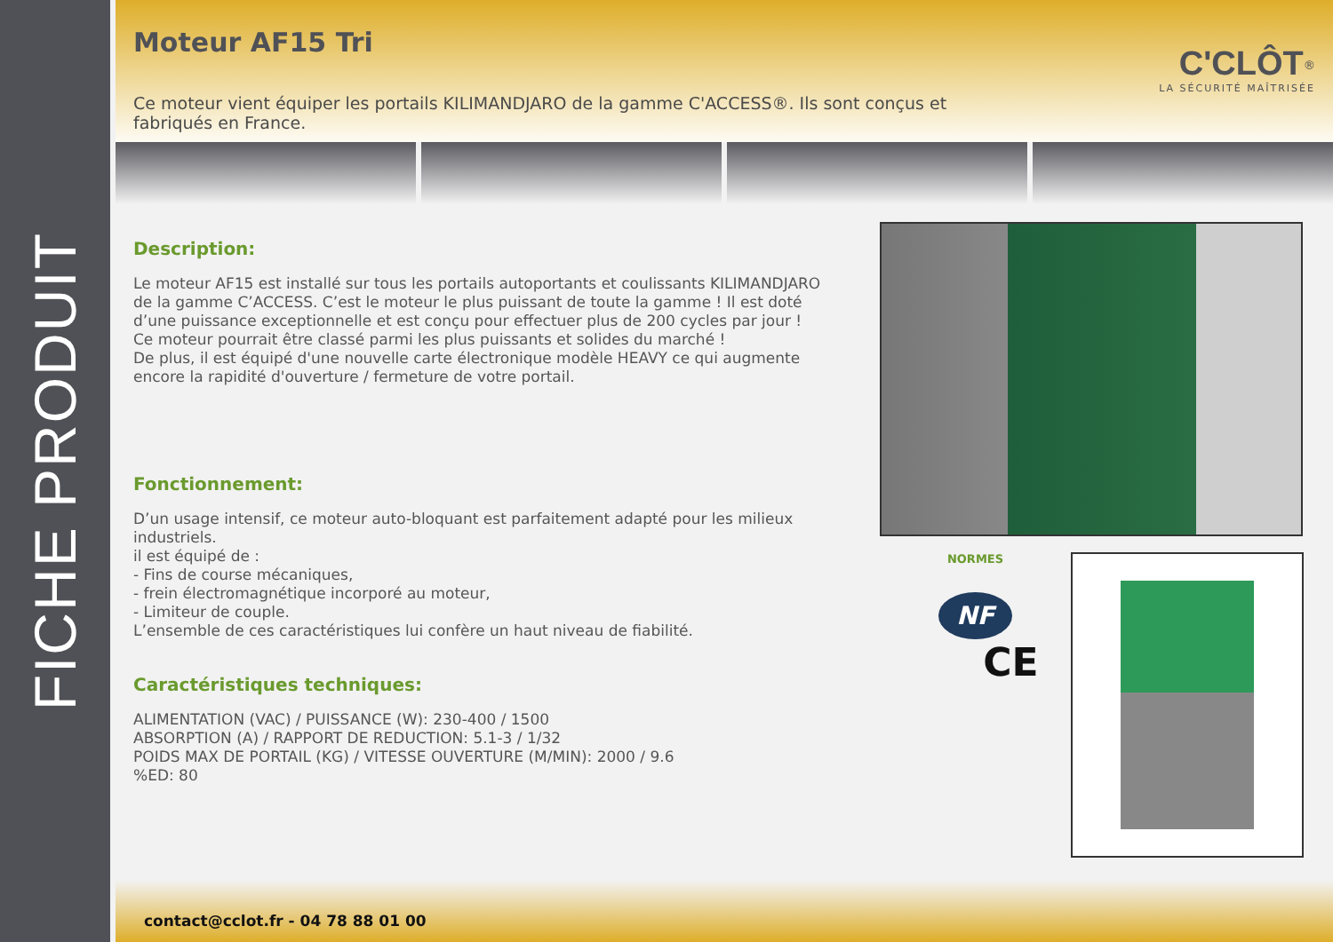FICHE PRODUIT
Moteur AF15 Tri
Ce moteur vient équiper les portails KILIMANDJARO de la gamme C'ACCESS®. Ils sont conçus et fabriqués en France.
C'CLÔT<sup>®</sup>
LA SÉCURITÉ MAÎTRISÉE
Description:
Le moteur AF15 est installé sur tous les portails autoportants et coulissants KILIMANDJARO de la gamme C’ACCESS. C’est le moteur le plus puissant de toute la gamme ! Il est doté d’une puissance exceptionnelle et est conçu pour effectuer plus de 200 cycles par jour !
Ce moteur pourrait être classé parmi les plus puissants et solides du marché !
De plus, il est équipé d'une nouvelle carte électronique modèle HEAVY ce qui augmente encore la rapidité d'ouverture / fermeture de votre portail.
Fonctionnement:
D’un usage intensif, ce moteur auto-bloquant est parfaitement adapté pour les milieux industriels.
il est équipé de :
- Fins de course mécaniques,
- frein électromagnétique incorporé au moteur,
- Limiteur de couple.
L’ensemble de ces caractéristiques lui confère un haut niveau de fiabilité.
Caractéristiques techniques:
ALIMENTATION (VAC) / PUISSANCE (W): 230-400 / 1500
ABSORPTION (A) / RAPPORT DE REDUCTION: 5.1-3 / 1/32
POIDS MAX DE PORTAIL (KG) / VITESSE OUVERTURE (M/MIN): 2000 / 9.6
%ED: 80
NORMES
NF
CE
contact@cclot.fr - 04 78 88 01 00